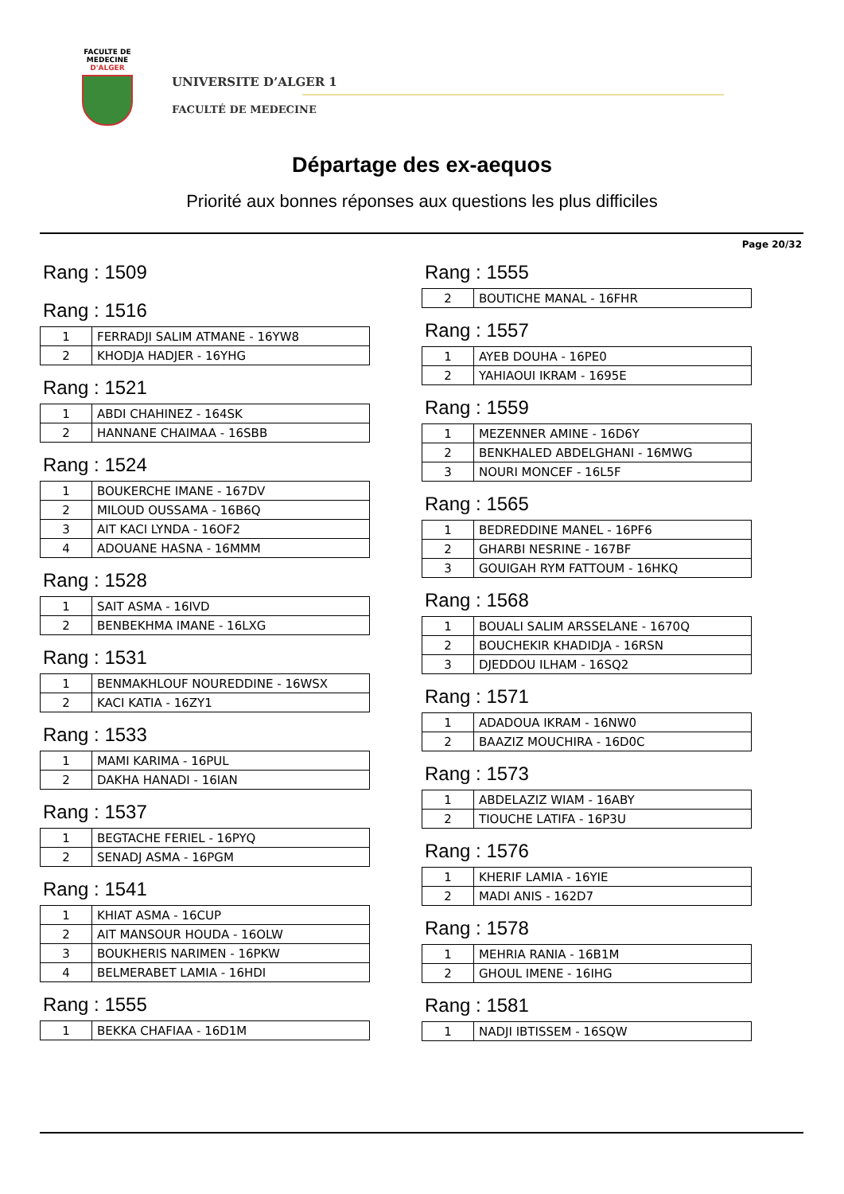FACULTE DE MEDECINE
D'ALGER
UNIVERSITE D’ALGER 1
FACULTÉ DE MEDECINE
Départage des ex-aequos
Priorité aux bonnes réponses aux questions les plus difficiles
Page 20/32
Rang : 1509
Rang : 1516
| 1 | FERRADJI SALIM ATMANE - 16YW8 |
| 2 | KHODJA HADJER - 16YHG |
Rang : 1521
| 1 | ABDI CHAHINEZ - 164SK |
| 2 | HANNANE CHAIMAA - 16SBB |
Rang : 1524
| 1 | BOUKERCHE IMANE - 167DV |
| 2 | MILOUD OUSSAMA - 16B6Q |
| 3 | AIT KACI LYNDA - 16OF2 |
| 4 | ADOUANE HASNA - 16MMM |
Rang : 1528
| 1 | SAIT ASMA - 16IVD |
| 2 | BENBEKHMA IMANE - 16LXG |
Rang : 1531
| 1 | BENMAKHLOUF NOUREDDINE - 16WSX |
| 2 | KACI KATIA - 16ZY1 |
Rang : 1533
| 1 | MAMI KARIMA - 16PUL |
| 2 | DAKHA HANADI - 16IAN |
Rang : 1537
| 1 | BEGTACHE FERIEL - 16PYQ |
| 2 | SENADJ ASMA - 16PGM |
Rang : 1541
| 1 | KHIAT ASMA - 16CUP |
| 2 | AIT MANSOUR HOUDA - 16OLW |
| 3 | BOUKHERIS NARIMEN - 16PKW |
| 4 | BELMERABET LAMIA - 16HDI |
Rang : 1555
| 1 | BEKKA CHAFIAA - 16D1M |
Rang : 1555
| 2 | BOUTICHE MANAL - 16FHR |
Rang : 1557
| 1 | AYEB DOUHA - 16PE0 |
| 2 | YAHIAOUI IKRAM - 1695E |
Rang : 1559
| 1 | MEZENNER AMINE - 16D6Y |
| 2 | BENKHALED ABDELGHANI - 16MWG |
| 3 | NOURI MONCEF - 16L5F |
Rang : 1565
| 1 | BEDREDDINE MANEL - 16PF6 |
| 2 | GHARBI NESRINE - 167BF |
| 3 | GOUIGAH RYM FATTOUM - 16HKQ |
Rang : 1568
| 1 | BOUALI SALIM ARSSELANE - 1670Q |
| 2 | BOUCHEKIR KHADIDJA - 16RSN |
| 3 | DJEDDOU ILHAM - 16SQ2 |
Rang : 1571
| 1 | ADADOUA IKRAM - 16NW0 |
| 2 | BAAZIZ MOUCHIRA - 16D0C |
Rang : 1573
| 1 | ABDELAZIZ WIAM - 16ABY |
| 2 | TIOUCHE LATIFA - 16P3U |
Rang : 1576
| 1 | KHERIF LAMIA - 16YIE |
| 2 | MADI ANIS - 162D7 |
Rang : 1578
| 1 | MEHRIA RANIA - 16B1M |
| 2 | GHOUL IMENE - 16IHG |
Rang : 1581
| 1 | NADJI IBTISSEM - 16SQW |